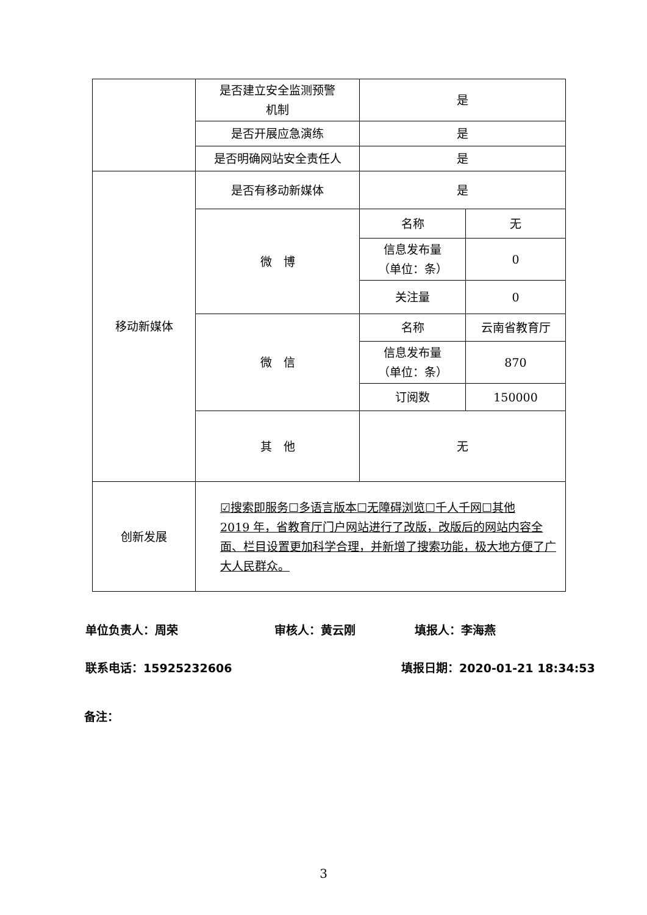| | 是否建立安全监测预警 机制 | 是 | |
| | 是否开展应急演练 | 是 | |
| | 是否明确网站安全责任人 | 是 | |
| 移动新媒体 | 是否有移动新媒体 | 是 | |
| | 微 博 | 名称 | 无 |
| | | 信息发布量 （单位：条） | 0 |
| | | 关注量 | 0 |
| | 微 信 | 名称 | 云南省教育厅 |
| | | 信息发布量 （单位：条） | 870 |
| | | 订阅数 | 150000 |
| | 其 他 | 无 | |
| 创新发展 | ☑搜索即服务☐多语言版本☐无障碍浏览☐千人千网☐其他 2019 年，省教育厅门户网站进行了改版，改版后的网站内容全面、栏目设置更加科学合理，并新增了搜索功能，极大地方便了广大人民群众。 | | |
单位负责人：周荣 审核人：黄云刚 填报人：李海燕
联系电话：15925232606 填报日期：2020-01-21 18:34:53
备注：
3